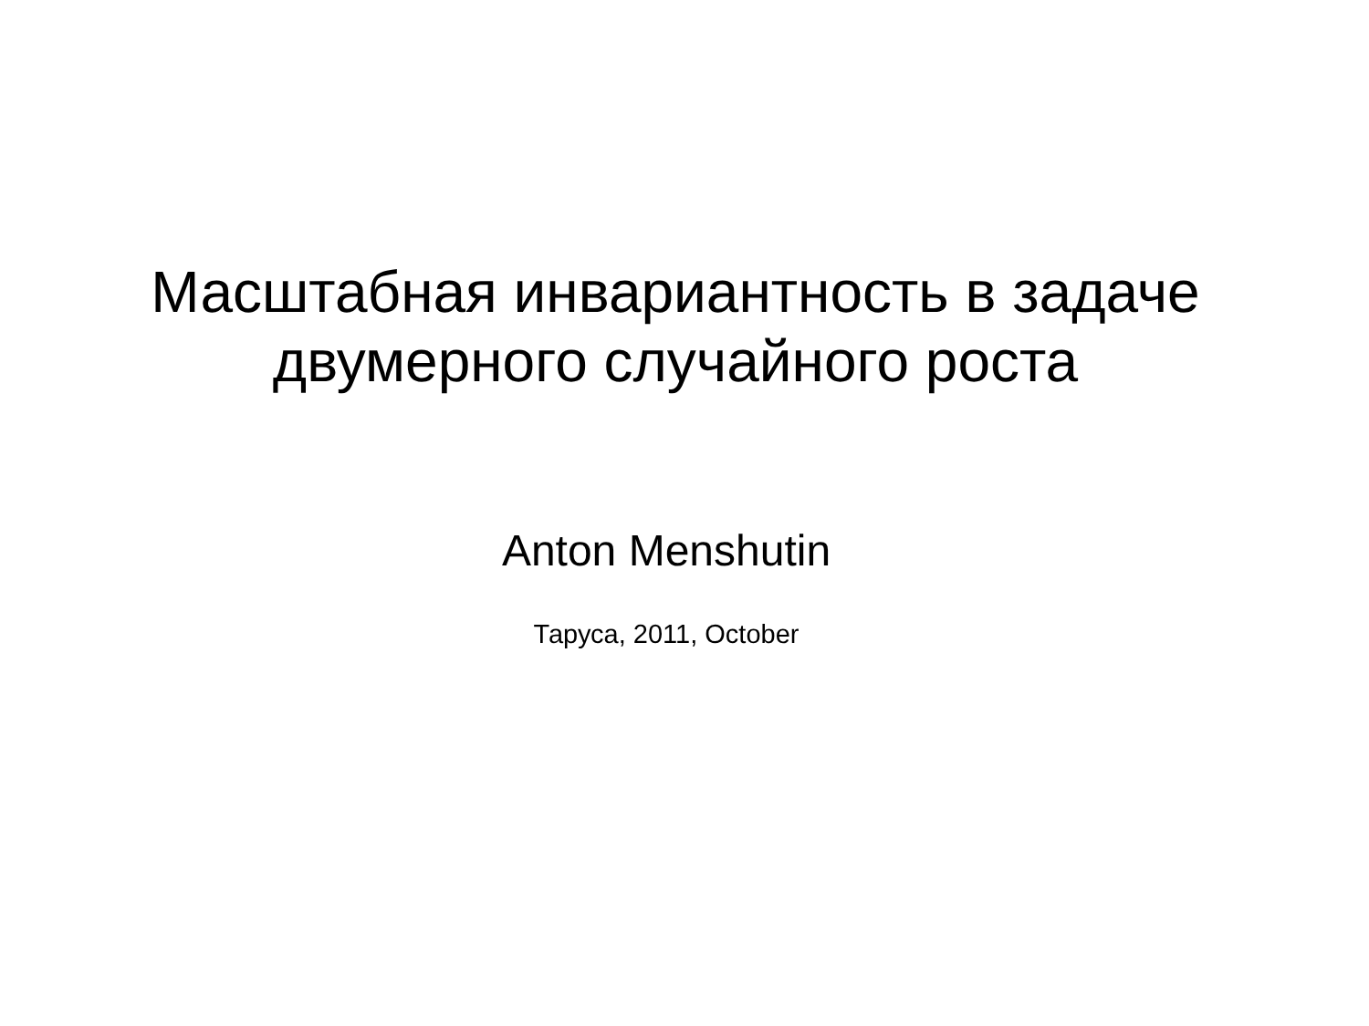Масштабная инвариантность в задаче
двумерного случайного роста
Anton Menshutin
Таруса, 2011, October